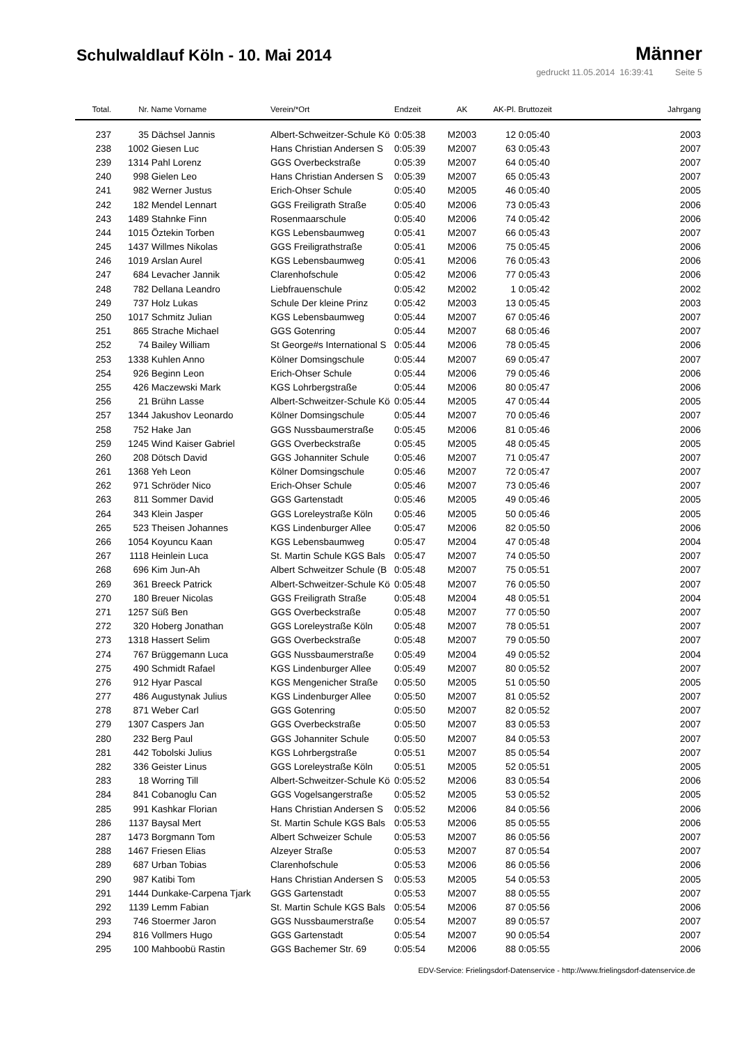Schulwaldlauf Köln - 10. Mai 2014
Männer
gedruckt 11.05.2014 16:39:41 Seite 5
| Total. | Nr. | Name Vorname | Verein/*Ort | Endzeit | AK | AK-Pl. | Bruttozeit | Jahrgang |
| --- | --- | --- | --- | --- | --- | --- | --- | --- |
| 237 | 35 | Dächsel Jannis | Albert-Schweitzer-Schule Kö | 0:05:38 | M2003 | 12 | 0:05:40 | 2003 |
| 238 | 1002 | Giesen Luc | Hans Christian Andersen S | 0:05:39 | M2007 | 63 | 0:05:43 | 2007 |
| 239 | 1314 | Pahl Lorenz | GGS Overbeckstraße | 0:05:39 | M2007 | 64 | 0:05:40 | 2007 |
| 240 | 998 | Gielen Leo | Hans Christian Andersen S | 0:05:39 | M2007 | 65 | 0:05:43 | 2007 |
| 241 | 982 | Werner Justus | Erich-Ohser Schule | 0:05:40 | M2005 | 46 | 0:05:40 | 2005 |
| 242 | 182 | Mendel Lennart | GGS Freiligrath Straße | 0:05:40 | M2006 | 73 | 0:05:43 | 2006 |
| 243 | 1489 | Stahnke Finn | Rosenmaarschule | 0:05:40 | M2006 | 74 | 0:05:42 | 2006 |
| 244 | 1015 | Öztekin Torben | KGS Lebensbaumweg | 0:05:41 | M2007 | 66 | 0:05:43 | 2007 |
| 245 | 1437 | Willmes Nikolas | GGS Freiligrathstraße | 0:05:41 | M2006 | 75 | 0:05:45 | 2006 |
| 246 | 1019 | Arslan Aurel | KGS Lebensbaumweg | 0:05:41 | M2006 | 76 | 0:05:43 | 2006 |
| 247 | 684 | Levacher Jannik | Clarenhofschule | 0:05:42 | M2006 | 77 | 0:05:43 | 2006 |
| 248 | 782 | Dellana Leandro | Liebfrauenschule | 0:05:42 | M2002 | 1 | 0:05:42 | 2002 |
| 249 | 737 | Holz Lukas | Schule Der kleine Prinz | 0:05:42 | M2003 | 13 | 0:05:45 | 2003 |
| 250 | 1017 | Schmitz Julian | KGS Lebensbaumweg | 0:05:44 | M2007 | 67 | 0:05:46 | 2007 |
| 251 | 865 | Strache Michael | GGS Gotenring | 0:05:44 | M2007 | 68 | 0:05:46 | 2007 |
| 252 | 74 | Bailey William | St George#s International S | 0:05:44 | M2006 | 78 | 0:05:45 | 2006 |
| 253 | 1338 | Kuhlen Anno | Kölner Domsingschule | 0:05:44 | M2007 | 69 | 0:05:47 | 2007 |
| 254 | 926 | Beginn Leon | Erich-Ohser Schule | 0:05:44 | M2006 | 79 | 0:05:46 | 2006 |
| 255 | 426 | Maczewski Mark | KGS Lohrbergstraße | 0:05:44 | M2006 | 80 | 0:05:47 | 2006 |
| 256 | 21 | Brühn Lasse | Albert-Schweitzer-Schule Kö | 0:05:44 | M2005 | 47 | 0:05:44 | 2005 |
| 257 | 1344 | Jakushov Leonardo | Kölner Domsingschule | 0:05:44 | M2007 | 70 | 0:05:46 | 2007 |
| 258 | 752 | Hake Jan | GGS Nussbaumerstraße | 0:05:45 | M2006 | 81 | 0:05:46 | 2006 |
| 259 | 1245 | Wind Kaiser Gabriel | GGS Overbeckstraße | 0:05:45 | M2005 | 48 | 0:05:45 | 2005 |
| 260 | 208 | Dötsch David | GGS Johanniter Schule | 0:05:46 | M2007 | 71 | 0:05:47 | 2007 |
| 261 | 1368 | Yeh Leon | Kölner Domsingschule | 0:05:46 | M2007 | 72 | 0:05:47 | 2007 |
| 262 | 971 | Schröder Nico | Erich-Ohser Schule | 0:05:46 | M2007 | 73 | 0:05:46 | 2007 |
| 263 | 811 | Sommer David | GGS Gartenstadt | 0:05:46 | M2005 | 49 | 0:05:46 | 2005 |
| 264 | 343 | Klein Jasper | GGS Loreleystraße Köln | 0:05:46 | M2005 | 50 | 0:05:46 | 2005 |
| 265 | 523 | Theisen Johannes | KGS Lindenburger Allee | 0:05:47 | M2006 | 82 | 0:05:50 | 2006 |
| 266 | 1054 | Koyuncu Kaan | KGS Lebensbaumweg | 0:05:47 | M2004 | 47 | 0:05:48 | 2004 |
| 267 | 1118 | Heinlein Luca | St. Martin Schule KGS Bals | 0:05:47 | M2007 | 74 | 0:05:50 | 2007 |
| 268 | 696 | Kim Jun-Ah | Albert Schweitzer Schule (B | 0:05:48 | M2007 | 75 | 0:05:51 | 2007 |
| 269 | 361 | Breeck Patrick | Albert-Schweitzer-Schule Kö | 0:05:48 | M2007 | 76 | 0:05:50 | 2007 |
| 270 | 180 | Breuer Nicolas | GGS Freiligrath Straße | 0:05:48 | M2004 | 48 | 0:05:51 | 2004 |
| 271 | 1257 | Süß Ben | GGS Overbeckstraße | 0:05:48 | M2007 | 77 | 0:05:50 | 2007 |
| 272 | 320 | Hoberg Jonathan | GGS Loreleystraße Köln | 0:05:48 | M2007 | 78 | 0:05:51 | 2007 |
| 273 | 1318 | Hassert Selim | GGS Overbeckstraße | 0:05:48 | M2007 | 79 | 0:05:50 | 2007 |
| 274 | 767 | Brüggemann Luca | GGS Nussbaumerstraße | 0:05:49 | M2004 | 49 | 0:05:52 | 2004 |
| 275 | 490 | Schmidt Rafael | KGS Lindenburger Allee | 0:05:49 | M2007 | 80 | 0:05:52 | 2007 |
| 276 | 912 | Hyar Pascal | KGS Mengenicher Straße | 0:05:50 | M2005 | 51 | 0:05:50 | 2005 |
| 277 | 486 | Augustynak Julius | KGS Lindenburger Allee | 0:05:50 | M2007 | 81 | 0:05:52 | 2007 |
| 278 | 871 | Weber Carl | GGS Gotenring | 0:05:50 | M2007 | 82 | 0:05:52 | 2007 |
| 279 | 1307 | Caspers Jan | GGS Overbeckstraße | 0:05:50 | M2007 | 83 | 0:05:53 | 2007 |
| 280 | 232 | Berg Paul | GGS Johanniter Schule | 0:05:50 | M2007 | 84 | 0:05:53 | 2007 |
| 281 | 442 | Tobolski Julius | KGS Lohrbergstraße | 0:05:51 | M2007 | 85 | 0:05:54 | 2007 |
| 282 | 336 | Geister Linus | GGS Loreleystraße Köln | 0:05:51 | M2005 | 52 | 0:05:51 | 2005 |
| 283 | 18 | Worring Till | Albert-Schweitzer-Schule Kö | 0:05:52 | M2006 | 83 | 0:05:54 | 2006 |
| 284 | 841 | Cobanoglu Can | GGS Vogelsangerstraße | 0:05:52 | M2005 | 53 | 0:05:52 | 2005 |
| 285 | 991 | Kashkar Florian | Hans Christian Andersen S | 0:05:52 | M2006 | 84 | 0:05:56 | 2006 |
| 286 | 1137 | Baysal Mert | St. Martin Schule KGS Bals | 0:05:53 | M2006 | 85 | 0:05:55 | 2006 |
| 287 | 1473 | Borgmann Tom | Albert Schweizer Schule | 0:05:53 | M2007 | 86 | 0:05:56 | 2007 |
| 288 | 1467 | Friesen Elias | Alzeyer Straße | 0:05:53 | M2007 | 87 | 0:05:54 | 2007 |
| 289 | 687 | Urban Tobias | Clarenhofschule | 0:05:53 | M2006 | 86 | 0:05:56 | 2006 |
| 290 | 987 | Katibi Tom | Hans Christian Andersen S | 0:05:53 | M2005 | 54 | 0:05:53 | 2005 |
| 291 | 1444 | Dunkake-Carpena Tjark | GGS Gartenstadt | 0:05:53 | M2007 | 88 | 0:05:55 | 2007 |
| 292 | 1139 | Lemm Fabian | St. Martin Schule KGS Bals | 0:05:54 | M2006 | 87 | 0:05:56 | 2006 |
| 293 | 746 | Stoermer Jaron | GGS Nussbaumerstraße | 0:05:54 | M2007 | 89 | 0:05:57 | 2007 |
| 294 | 816 | Vollmers Hugo | GGS Gartenstadt | 0:05:54 | M2007 | 90 | 0:05:54 | 2007 |
| 295 | 100 | Mahboobü Rastin | GGS Bachemer Str. 69 | 0:05:54 | M2006 | 88 | 0:05:55 | 2006 |
EDV-Service: Frielingsdorf-Datenservice - http://www.frielingsdorf-datenservice.de